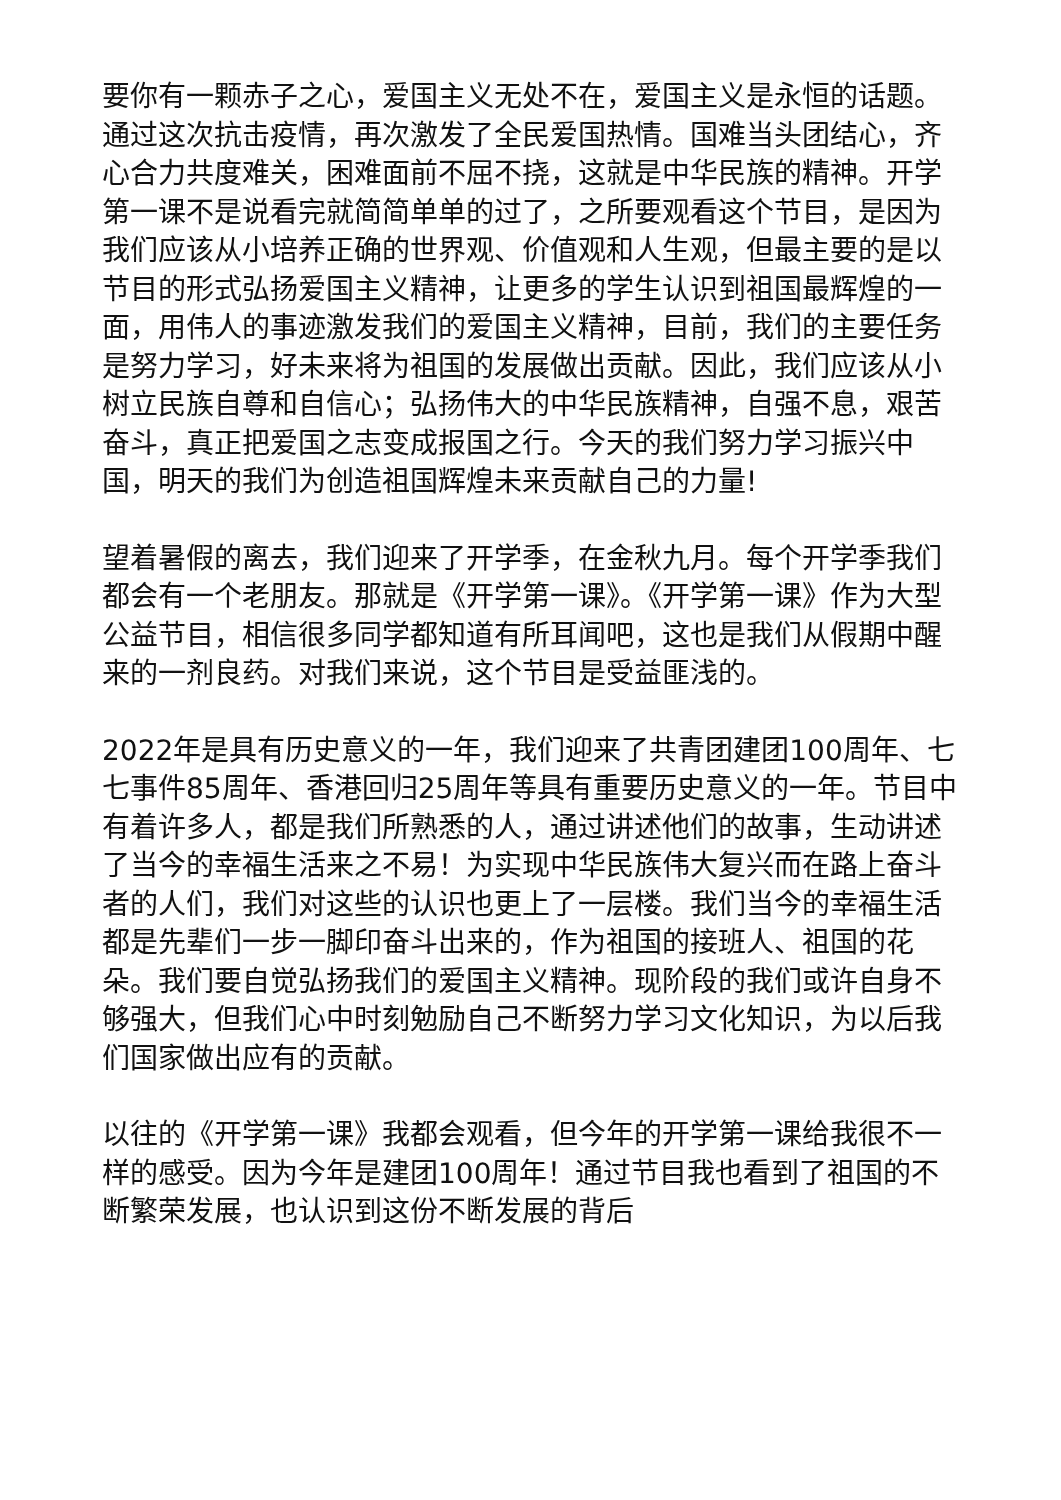要你有一颗赤子之心，爱国主义无处不在，爱国主义是永恒的话题。通过这次抗击疫情，再次激发了全民爱国热情。国难当头团结心，齐心合力共度难关，困难面前不屈不挠，这就是中华民族的精神。开学第一课不是说看完就简简单单的过了，之所要观看这个节目，是因为我们应该从小培养正确的世界观、价值观和人生观，但最主要的是以节目的形式弘扬爱国主义精神，让更多的学生认识到祖国最辉煌的一面，用伟人的事迹激发我们的爱国主义精神，目前，我们的主要任务是努力学习，好未来将为祖国的发展做出贡献。因此，我们应该从小树立民族自尊和自信心；弘扬伟大的中华民族精神，自强不息，艰苦奋斗，真正把爱国之志变成报国之行。今天的我们努力学习振兴中国，明天的我们为创造祖国辉煌未来贡献自己的力量!
望着暑假的离去，我们迎来了开学季，在金秋九月。每个开学季我们都会有一个老朋友。那就是《开学第一课》。《开学第一课》作为大型公益节目，相信很多同学都知道有所耳闻吧，这也是我们从假期中醒来的一剂良药。对我们来说，这个节目是受益匪浅的。
2022年是具有历史意义的一年，我们迎来了共青团建团100周年、七七事件85周年、香港回归25周年等具有重要历史意义的一年。节目中有着许多人，都是我们所熟悉的人，通过讲述他们的故事，生动讲述了当今的幸福生活来之不易！为实现中华民族伟大复兴而在路上奋斗者的人们，我们对这些的认识也更上了一层楼。我们当今的幸福生活都是先辈们一步一脚印奋斗出来的，作为祖国的接班人、祖国的花朵。我们要自觉弘扬我们的爱国主义精神。现阶段的我们或许自身不够强大，但我们心中时刻勉励自己不断努力学习文化知识，为以后我们国家做出应有的贡献。
以往的《开学第一课》我都会观看，但今年的开学第一课给我很不一样的感受。因为今年是建团100周年！通过节目我也看到了祖国的不断繁荣发展，也认识到这份不断发展的背后